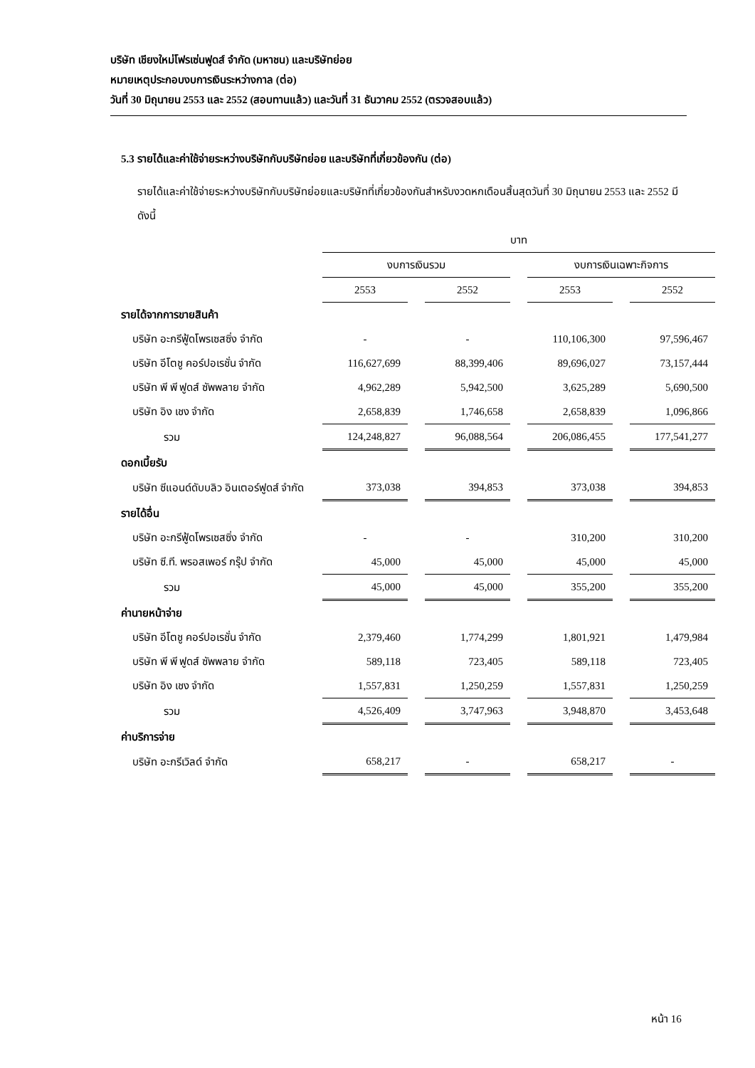บริษัท เชียงใหม่โฟรเซ่นฟูดส์ จำกัด (มหาชน) และบริษัทย่อย
หมายเหตุประกอบงบการเงินระหว่างกาล (ต่อ)
วันที่ 30 มิถุนายน 2553 และ 2552 (สอบทานแล้ว) และวันที่ 31 ธันวาคม 2552 (ตรวจสอบแล้ว)
5.3 รายได้และค่าใช้จ่ายระหว่างบริษัทกับบริษัทย่อย และบริษัทที่เกี่ยวข้องกัน (ต่อ)
รายได้และค่าใช้จ่ายระหว่างบริษัทกับบริษัทย่อยและบริษัทที่เกี่ยวข้องกันสำหรับงวดหกเดือนสิ้นสุดวันที่ 30 มิถุนายน 2553 และ 2552 มีดังนี้
| | บาท | | | | | | |
| --- | --- | --- | --- | --- | --- | --- | --- |
| | งบการเงินรวม | | | | งบการเงินเฉพาะกิจการ | | |
| | 2553 | | 2552 | | 2553 | | 2552 |
| รายได้จากการขายสินค้า | | | | | | | |
| บริษัท อะกรีฟู้ดโพรเซสซิ่ง จำกัด | - | | - | | 110,106,300 | | 97,596,467 |
| บริษัท อีโตชู คอร์ปอเรชั่น จำกัด | 116,627,699 | | 88,399,406 | | 89,696,027 | | 73,157,444 |
| บริษัท พี พี ฟูดส์ ซัพพลาย จำกัด | 4,962,289 | | 5,942,500 | | 3,625,289 | | 5,690,500 |
| บริษัท อิง เชง จำกัด | 2,658,839 | | 1,746,658 | | 2,658,839 | | 1,096,866 |
| รวม | 124,248,827 | | 96,088,564 | | 206,086,455 | | 177,541,277 |
| ดอกเบี้ยรับ | | | | | | | |
| บริษัท ซีแอนด์ดับบลิว อินเตอร์ฟูดส์ จำกัด | 373,038 | | 394,853 | | 373,038 | | 394,853 |
| รายได้อื่น | | | | | | | |
| บริษัท อะกรีฟู้ดโพรเซสซิ่ง จำกัด | - | | - | | 310,200 | | 310,200 |
| บริษัท ซี.ที. พรอสเพอร์ กรุ๊ป จำกัด | 45,000 | | 45,000 | | 45,000 | | 45,000 |
| รวม | 45,000 | | 45,000 | | 355,200 | | 355,200 |
| ค่านายหน้าจ่าย | | | | | | | |
| บริษัท อีโตชู คอร์ปอเรชั่น จำกัด | 2,379,460 | | 1,774,299 | | 1,801,921 | | 1,479,984 |
| บริษัท พี พี ฟูดส์ ซัพพลาย จำกัด | 589,118 | | 723,405 | | 589,118 | | 723,405 |
| บริษัท อิง เชง จำกัด | 1,557,831 | | 1,250,259 | | 1,557,831 | | 1,250,259 |
| รวม | 4,526,409 | | 3,747,963 | | 3,948,870 | | 3,453,648 |
| ค่าบริการจ่าย | | | | | | | |
| บริษัท อะกรีเวิลด์ จำกัด | 658,217 | | - | | 658,217 | | - |
หน้า 16